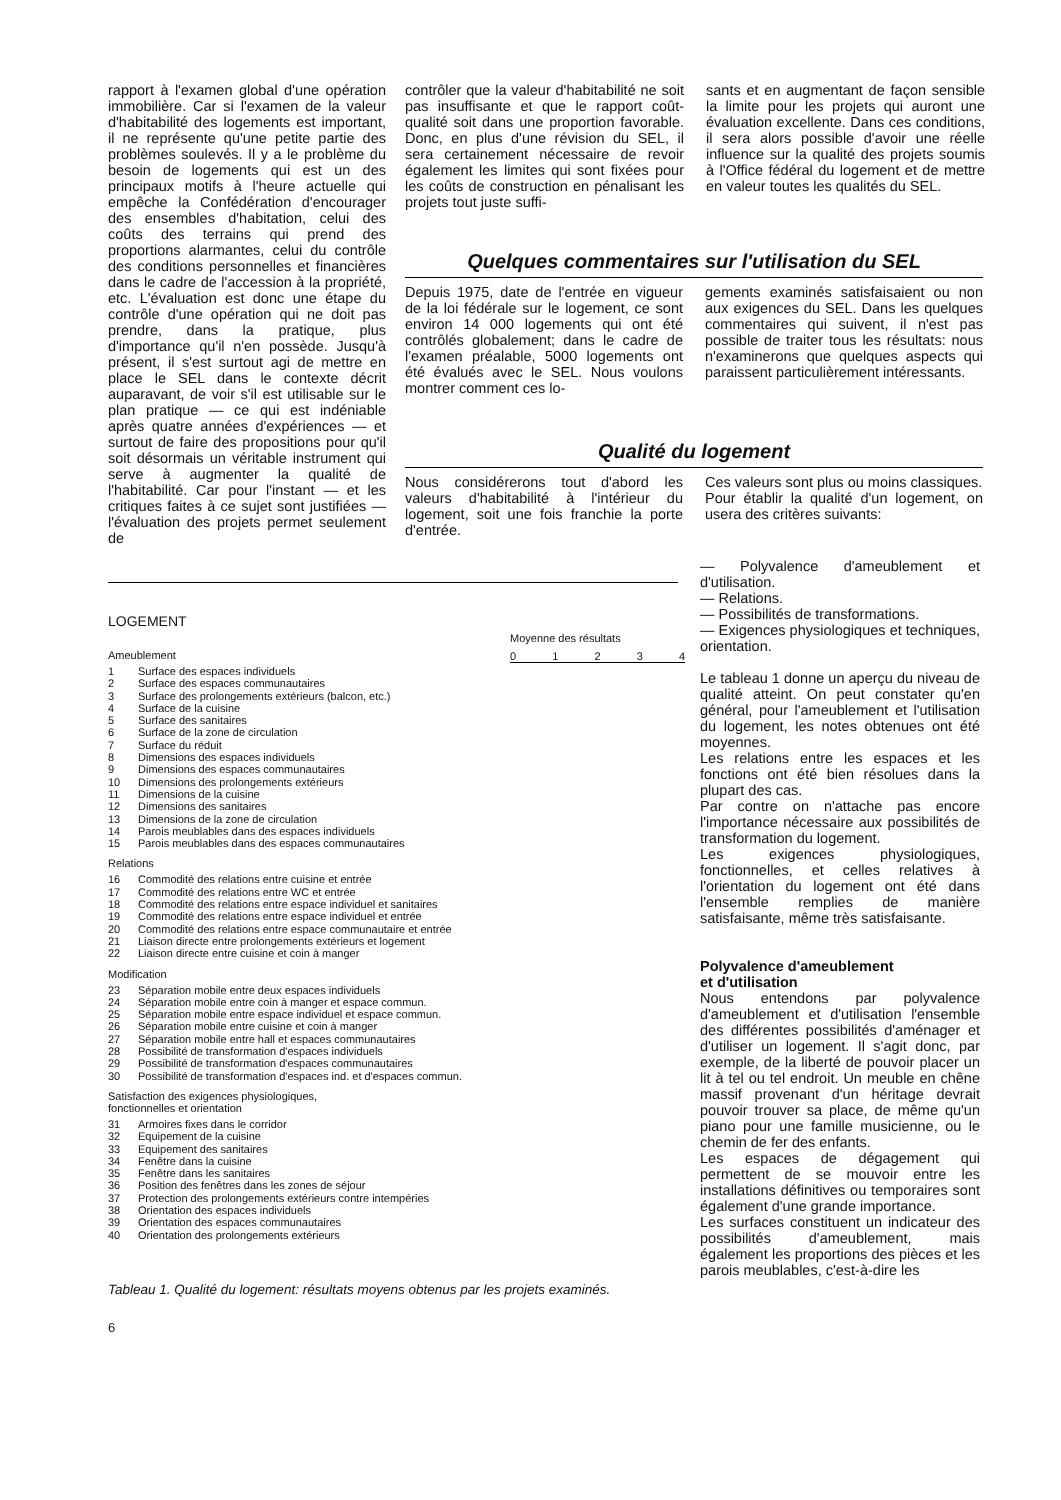rapport à l'examen global d'une opération immobilière. Car si l'examen de la valeur d'habitabilité des logements est important, il ne représente qu'une petite partie des problèmes soulevés. Il y a le problème du besoin de logements qui est un des principaux motifs à l'heure actuelle qui empêche la Confédération d'encourager des ensembles d'habitation, celui des coûts des terrains qui prend des proportions alarmantes, celui du contrôle des conditions personnelles et financières dans le cadre de l'accession à la propriété, etc. L'évaluation est donc une étape du contrôle d'une opération qui ne doit pas prendre, dans la pratique, plus d'importance qu'il n'en possède. Jusqu'à présent, il s'est surtout agi de mettre en place le SEL dans le contexte décrit auparavant, de voir s'il est utilisable sur le plan pratique — ce qui est indéniable après quatre années d'expériences — et surtout de faire des propositions pour qu'il soit désormais un véritable instrument qui serve à augmenter la qualité de l'habitabilité. Car pour l'instant — et les critiques faites à ce sujet sont justifiées — l'évaluation des projets permet seulement de
contrôler que la valeur d'habitabilité ne soit pas insuffisante et que le rapport coût-qualité soit dans une proportion favorable. Donc, en plus d'une révision du SEL, il sera certainement nécessaire de revoir également les limites qui sont fixées pour les coûts de construction en pénalisant les projets tout juste suffi-
sants et en augmentant de façon sensible la limite pour les projets qui auront une évaluation excellente. Dans ces conditions, il sera alors possible d'avoir une réelle influence sur la qualité des projets soumis à l'Office fédéral du logement et de mettre en valeur toutes les qualités du SEL.
Quelques commentaires sur l'utilisation du SEL
Depuis 1975, date de l'entrée en vigueur de la loi fédérale sur le logement, ce sont environ 14 000 logements qui ont été contrôlés globalement; dans le cadre de l'examen préalable, 5000 logements ont été évalués avec le SEL. Nous voulons montrer comment ces lo-
gements examinés satisfaisaient ou non aux exigences du SEL. Dans les quelques commentaires qui suivent, il n'est pas possible de traiter tous les résultats: nous n'examinerons que quelques aspects qui paraissent particulièrement intéressants.
Qualité du logement
Nous considérerons tout d'abord les valeurs d'habitabilité à l'intérieur du logement, soit une fois franchie la porte d'entrée.
Ces valeurs sont plus ou moins classiques.
Pour établir la qualité d'un logement, on usera des critères suivants:
— Polyvalence d'ameublement et d'utilisation.
— Relations.
— Possibilités de transformations.
— Exigences physiologiques et techniques, orientation.
Le tableau 1 donne un aperçu du niveau de qualité atteint. On peut constater qu'en général, pour l'ameublement et l'utilisation du logement, les notes obtenues ont été moyennes.
Les relations entre les espaces et les fonctions ont été bien résolues dans la plupart des cas.
Par contre on n'attache pas encore l'importance nécessaire aux possibilités de transformation du logement.
Les exigences physiologiques, fonctionnelles, et celles relatives à l'orientation du logement ont été dans l'ensemble remplies de manière satisfaisante, même très satisfaisante.
Polyvalence d'ameublement
et d'utilisation
Nous entendons par polyvalence d'ameublement et d'utilisation l'ensemble des différentes possibilités d'aménager et d'utiliser un logement. Il s'agit donc, par exemple, de la liberté de pouvoir placer un lit à tel ou tel endroit. Un meuble en chêne massif provenant d'un héritage devrait pouvoir trouver sa place, de même qu'un piano pour une famille musicienne, ou le chemin de fer des enfants.
Les espaces de dégagement qui permettent de se mouvoir entre les installations définitives ou temporaires sont également d'une grande importance.
Les surfaces constituent un indicateur des possibilités d'ameublement, mais également les proportions des pièces et les parois meublables, c'est-à-dire les
LOGEMENT
Ameublement
1 Surface des espaces individuels
2 Surface des espaces communautaires
3 Surface des prolongements extérieurs (balcon, etc.)
4 Surface de la cuisine
5 Surface des sanitaires
6 Surface de la zone de circulation
7 Surface du réduit
8 Dimensions des espaces individuels
9 Dimensions des espaces communautaires
10 Dimensions des prolongements extérieurs
11 Dimensions de la cuisine
12 Dimensions des sanitaires
13 Dimensions de la zone de circulation
14 Parois meublables dans des espaces individuels
15 Parois meublables dans des espaces communautaires
Relations
16 Commodité des relations entre cuisine et entrée
17 Commodité des relations entre WC et entrée
18 Commodité des relations entre espace individuel et sanitaires
19 Commodité des relations entre espace individuel et entrée
20 Commodité des relations entre espace communautaire et entrée
21 Liaison directe entre prolongements extérieurs et logement
22 Liaison directe entre cuisine et coin à manger
Modification
23 Séparation mobile entre deux espaces individuels
24 Séparation mobile entre coin à manger et espace commun.
25 Séparation mobile entre espace individuel et espace commun.
26 Séparation mobile entre cuisine et coin à manger
27 Séparation mobile entre hall et espaces communautaires
28 Possibilité de transformation d'espaces individuels
29 Possibilité de transformation d'espaces communautaires
30 Possibilité de transformation d'espaces ind. et d'espaces commun.
Satisfaction des exigences physiologiques,
fonctionnelles et orientation
31 Armoires fixes dans le corridor
32 Equipement de la cuisine
33 Equipement des sanitaires
34 Fenêtre dans la cuisine
35 Fenêtre dans les sanitaires
36 Position des fenêtres dans les zones de séjour
37 Protection des prolongements extérieurs contre intempéries
38 Orientation des espaces individuels
39 Orientation des espaces communautaires
40 Orientation des prolongements extérieurs
Moyenne des résultats
01234
Tableau 1. Qualité du logement: résultats moyens obtenus par les projets examinés.
6